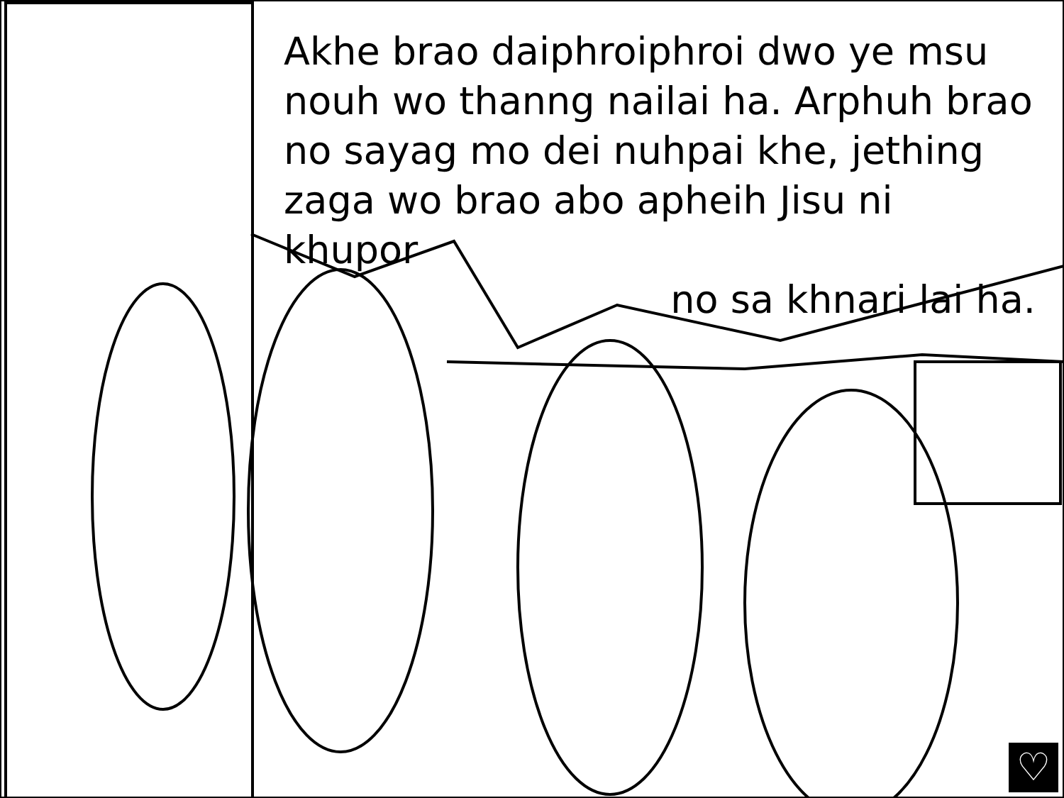Akhe brao daiphroiphroi dwo ye msu nouh wo thanng nailai ha. Arphuh brao no sayag mo dei nuhpai khe, jething zaga wo brao abo apheih Jisu ni khupor
no sa khnari lai ha.
♡